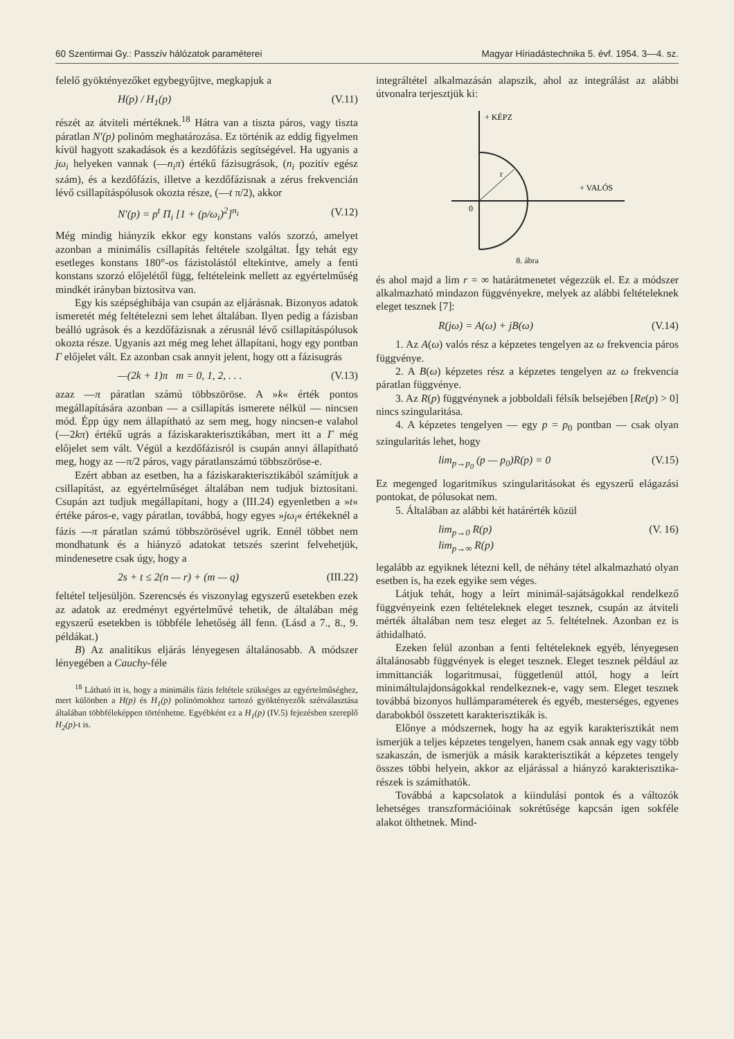60 Szentirmai Gy.: Passzív hálózatok paraméterei Magyar Híriadástechnika 5. évf. 1954. 3—4. sz.
felelő gyöktényezőket egybegyűjtve, megkapjuk a
H(p) / H<sub>1</sub>(p) (V.11)
részét az átviteli mértéknek.<sup>18</sup> Hátra van a tiszta páros, vagy tiszta páratlan N′(p) polinóm meghatározása. Ez történik az eddig figyelmen kívül hagyott szakadások és a kezdőfázis segítségével. Ha ugyanis a jω<sub>i</sub> helyeken vannak (—n<sub>i</sub>π) értékű fázisugrások, (n<sub>i</sub> pozitív egész szám), és a kezdőfázis, illetve a kezdőfázisnak a zérus frekvencián lévő csillapításpólusok okozta része, (—t π/2), akkor
N′(p) = p<sup>t</sup> Π<sub>i</sub> [1 + (p/ω<sub>i</sub>)<sup>2</sup>]<sup>n<sub>i</sub></sup> (V.12)
Még mindig hiányzik ekkor egy konstans valós szorzó, amelyet azonban a minimális csillapítás feltétele szolgáltat. Így tehát egy esetleges konstans 180°-os fázistolástól eltekintve, amely a fenti konstans szorzó előjelétől függ, feltételeink mellett az egyértelműség mindkét irányban biztosítva van.
Egy kis szépséghibája van csupán az eljárásnak. Bizonyos adatok ismeretét még feltételezni sem lehet általában. Ilyen pedig a fázisban beálló ugrások és a kezdőfázisnak a zérusnál lévő csillapításpólusok okozta része. Ugyanis azt még meg lehet állapítani, hogy egy pontban Γ előjelet vált. Ez azonban csak annyit jelent, hogy ott a fázisugrás
—(2k + 1)π m = 0, 1, 2, . . . (V.13)
azaz —π páratlan számú többszöröse. A »k« érték pontos megállapítására azonban — a csillapítás ismerete nélkül — nincsen mód. Épp úgy nem állapítható az sem meg, hogy nincsen-e valahol (—2kπ) értékű ugrás a fáziskarakterisztikában, mert itt a Γ még előjelet sem vált. Végül a kezdőfázisról is csupán annyi állapítható meg, hogy az —π/2 páros, vagy páratlanszámú többszöröse-e.
Ezért abban az esetben, ha a fáziskarakterisztikából számítjuk a csillapítást, az egyértelműséget általában nem tudjuk biztosítani. Csupán azt tudjuk megállapítani, hogy a (III.24) egyenletben a »t« értéke páros-e, vagy páratlan, továbbá, hogy egyes »jω<sub>i</sub>« értékeknél a fázis —π páratlan számú többszörösével ugrik. Ennél többet nem mondhatunk és a hiányzó adatokat tetszés szerint felvehetjük, mindenesetre csak úgy, hogy a
2s + t ≤ 2(n — r) + (m — q) (III.22)
feltétel teljesüljön. Szerencsés és viszonylag egyszerű esetekben ezek az adatok az eredményt egyértelművé tehetik, de általában még egyszerű esetekben is többféle lehetőség áll fenn. (Lásd a 7., 8., 9. példákat.)
B) Az analitikus eljárás lényegesen általánosabb. A módszer lényegében a Cauchy-féle
<sup>18</sup> Látható itt is, hogy a minimális fázis feltétele szükséges az egyértelműséghez, mert különben a H(p) és H<sub>1</sub>(p) polinómokhoz tartozó gyöktényezők szétválasztása általában többféleképpen történhetne. Egyébként ez a H<sub>1</sub>(p) (IV.5) fejezésben szereplő H<sub>2</sub>(p)-t is.
integráltétel alkalmazásán alapszik, ahol az integrálást az alábbi útvonalra terjesztjük ki:
+ KÉPZ
+ VALÓS
0
r
8. ábra
és ahol majd a lim r = ∞ határátmenetet végezzük el. Ez a módszer alkalmazható mindazon függvényekre, melyek az alábbi feltételeknek eleget tesznek [7]:
R(jω) = A(ω) + jB(ω) (V.14)
1. Az A(ω) valós rész a képzetes tengelyen az ω frekvencia páros függvénye.
2. A B(ω) képzetes rész a képzetes tengelyen az ω frekvencia páratlan függvénye.
3. Az R(p) függvénynek a jobboldali félsík belsejében [Re(p) > 0] nincs szingularitása.
4. A képzetes tengelyen — egy p = p<sub>0</sub> pontban — csak olyan szingularitás lehet, hogy
lim<sub>p→p<sub>0</sub></sub> (p — p<sub>0</sub>)R(p) = 0 (V.15)
Ez megenged logaritmikus szingularitásokat és egyszerű elágazási pontokat, de pólusokat nem.
5. Általában az alábbi két határérték közül
lim<sub>p→0</sub> R(p)
lim<sub>p→∞</sub> R(p) (V. 16)
legalább az egyiknek létezni kell, de néhány tétel alkalmazható olyan esetben is, ha ezek egyike sem véges.
Látjuk tehát, hogy a leírt minimál-sajátságokkal rendelkező függvényeink ezen feltételeknek eleget tesznek, csupán az átviteli mérték általában nem tesz eleget az 5. feltételnek. Azonban ez is áthidalható.
Ezeken felül azonban a fenti feltételeknek egyéb, lényegesen általánosabb függvények is eleget tesznek. Eleget tesznek például az immittanciák logaritmusai, függetlenül attól, hogy a leírt minimáltulajdonságokkal rendelkeznek-e, vagy sem. Eleget tesznek továbbá bizonyos hullámparaméterek és egyéb, mesterséges, egyenes darabokból összetett karakterisztikák is.
Előnye a módszernek, hogy ha az egyik karakterisztikát nem ismerjük a teljes képzetes tengelyen, hanem csak annak egy vagy több szakaszán, de ismerjük a másik karakterisztikát a képzetes tengely összes többi helyein, akkor az eljárással a hiányzó karakterisztika-részek is számíthatók.
Továbbá a kapcsolatok a kiindulási pontok és a változók lehetséges transzformációinak sokrétűsége kapcsán igen sokféle alakot ölthetnek. Mind-